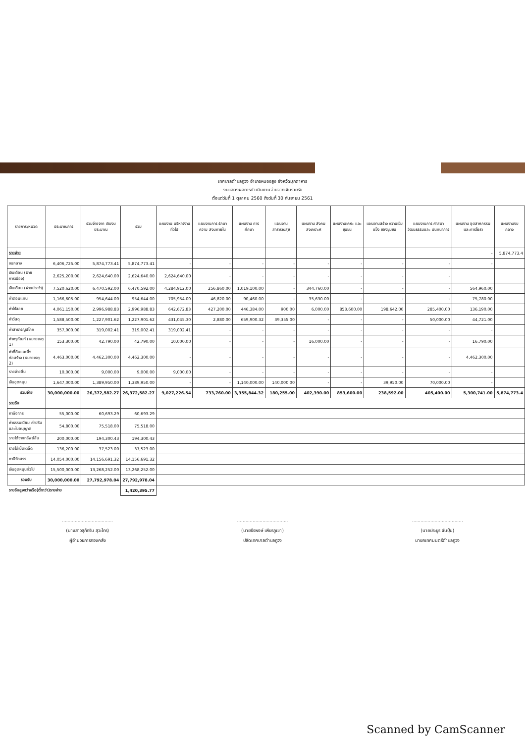เทศบาลตำบลภูวง อำเภอหนองสูง จังหวัดมุกดาหาร
งบแสดงผลการดำเนินงานจ่ายจากเงินรายรับ
ตั้งแต่วันที่ 1 ตุลาคม 2560 ถึงวันที่ 30 กันยายน 2561
| รายการ/หมวด | ประมาณการ | รวมจ่ายจาก เงินงบประมาณ | รวม | แผนงาน บริหารงานทั่วไป | แผนงานการ รักษาความ สงบภายใน | แผนงาน การศึกษา | แผนงาน สาธารณสุข | แผนงาน สังคม สงเคราะห์ | แผนงานเคหะ และชุมชน | แผนงานสร้าง ความเข้มแข็ง ของชุมชน | แผนงานการ ศาสนา วัฒนธรรมและ นันทนาการ | แผนงาน อุตสาหกรรม และการโยธา | แผนงานงบ กลาง |
| --- | --- | --- | --- | --- | --- | --- | --- | --- | --- | --- | --- | --- | --- |
| รายจ่าย | | | | | | | | | | | | - | 5,874,773.4 |
| งบกลาง | 6,406,725.00 | 5,874,773.41 | 5,874,773.41 | - | - | - | - | - | - | - | - | - | |
| เงินเดือน (ฝ่ายการเมือง) | 2,625,200.00 | 2,624,640.00 | 2,624,640.00 | 2,624,640.00 | - | - | - | - | - | - | - | | |
| เงินเดือน (ฝ่ายประจำ) | 7,520,620.00 | 6,470,592.00 | 6,470,592.00 | 4,284,912.00 | 256,860.00 | 1,019,100.00 | - | 344,760.00 | - | - | - | 564,960.00 | |
| ค่าตอบแทน | 1,166,605.00 | 954,644.00 | 954,644.00 | 705,954.00 | 46,820.00 | 90,460.00 | - | 35,630.00 | - | - | - | 75,780.00 | |
| ค่าใช้สอย | 4,061,150.00 | 2,996,988.83 | 2,996,988.83 | 642,672.83 | 427,200.00 | 446,384.00 | 900.00 | 6,000.00 | 853,600.00 | 198,642.00 | 285,400.00 | 136,190.00 | |
| ค่าวัสดุ | 1,588,500.00 | 1,227,901.62 | 1,227,901.62 | 431,045.30 | 2,880.00 | 659,900.32 | 39,355.00 | - | - | - | 50,000.00 | 44,721.00 | |
| ค่าสาธารณูปโภค | 357,900.00 | 319,002.41 | 319,002.41 | 319,002.41 | - | - | - | - | - | - | - | - | |
| ค่าครุภัณฑ์ (หมายเหตุ 1) | 153,300.00 | 42,790.00 | 42,790.00 | 10,000.00 | - | - | - | 16,000.00 | - | - | - | 16,790.00 | |
| ค่าที่ดินและสิ่งก่อสร้าง (หมายเหตุ 2) | 4,463,000.00 | 4,462,300.00 | 4,462,300.00 | - | - | - | - | - | - | - | - | 4,462,300.00 | |
| รายจ่ายอื่น | 10,000.00 | 9,000.00 | 9,000.00 | 9,000.00 | - | - | - | - | - | - | - | - | |
| เงินอุดหนุน | 1,647,000.00 | 1,389,950.00 | 1,389,950.00 | - | - | 1,140,000.00 | 140,000.00 | - | - | 39,950.00 | 70,000.00 | - | |
| รวมจ่าย | 30,000,000.00 | 26,372,582.27 | 26,372,582.27 | 9,027,226.54 | 733,760.00 | 3,355,844.32 | 180,255.00 | 402,390.00 | 853,600.00 | 238,592.00 | 405,400.00 | 5,300,741.00 | 5,874,773.4 |
| รายรับ | | | | | | | | | | | | | |
| ภาษีอากร | 55,000.00 | 60,693.29 | 60,693.29 | | | | | | | | | | |
| ค่าธรรมเนียม ค่าปรับ และใบอนุญาต | 54,800.00 | 75,518.00 | 75,518.00 | | | | | | | | | | |
| รายได้จากทรัพย์สิน | 200,000.00 | 194,300.43 | 194,300.43 | | | | | | | | | | |
| รายได้เบ็ดเตล็ด | 136,200.00 | 37,523.00 | 37,523.00 | | | | | | | | | | |
| ภาษีจัดสรร | 14,054,000.00 | 14,156,691.32 | 14,156,691.32 | | | | | | | | | | |
| เงินอุดหนุนทั่วไป | 15,500,000.00 | 13,268,252.00 | 13,268,252.00 | | | | | | | | | | |
| รวมรับ | 30,000,000.00 | 27,792,978.04 | 27,792,978.04 | | | | | | | | | | |
| รายรับสูงกว่าหรือ(ต่ำกว่า)รายจ่าย | | | 1,420,395.77 | | | | | | | | | | |
....................................
(นางสาวสุภัทริน สุวะไกร)
ผู้อำนวยการกองคลัง
....................................
(นายธีรพงษ์ เพียรภูเขา)
ปลัดเทศบาลตำบลภูวง
....................................
(นายประยูร จันปุ่ม)
นายกเทศมนตรีตำบลภูวง
Scanned by CamScanner